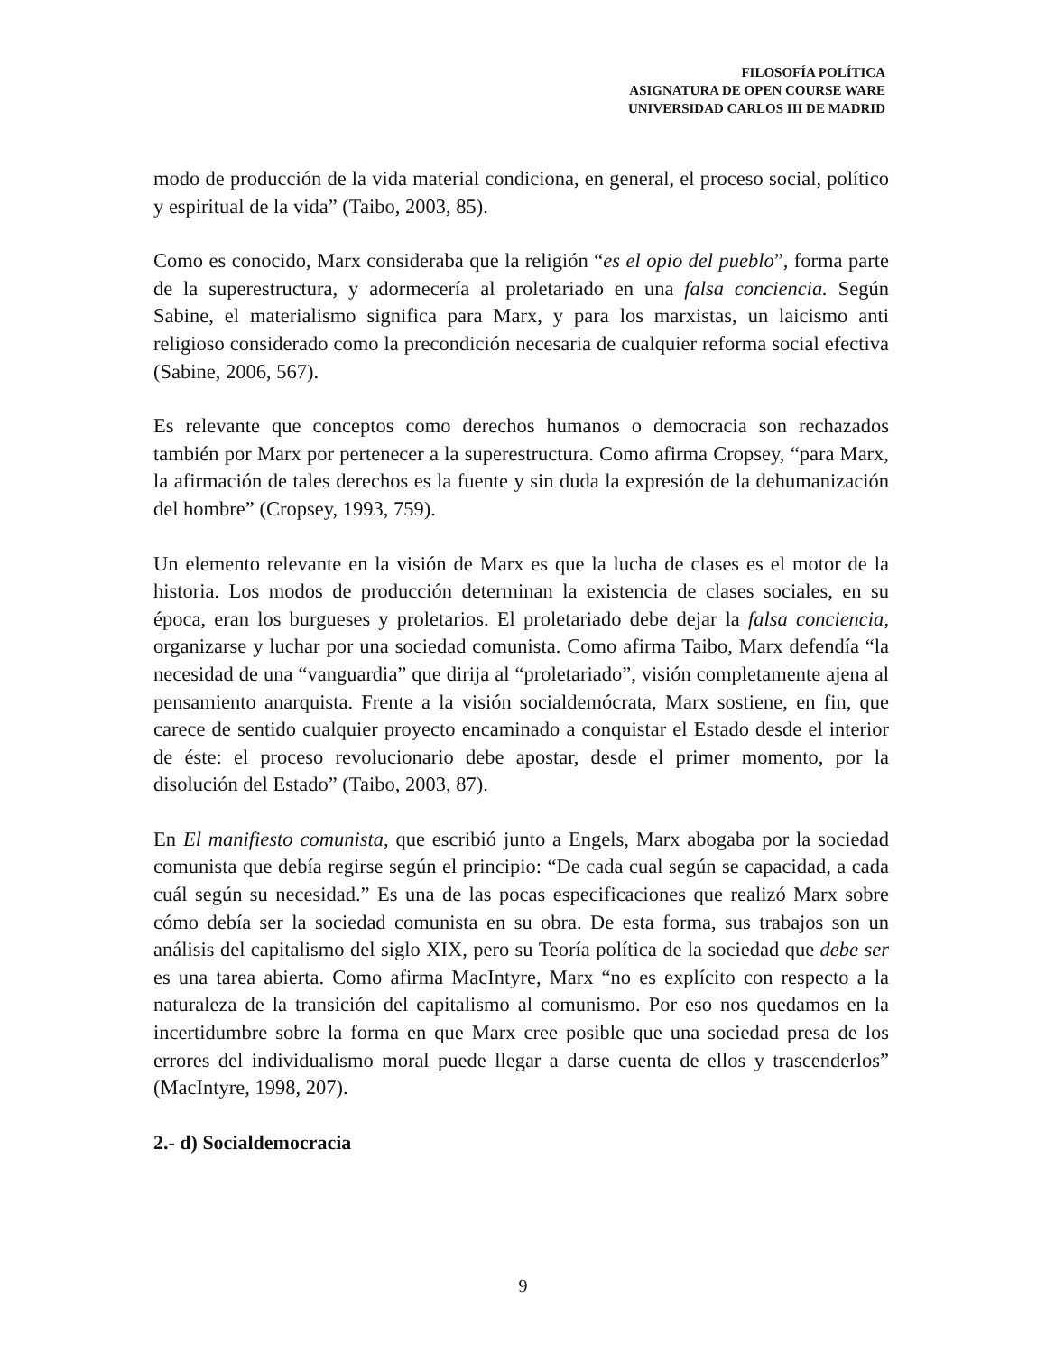FILOSOFÍA POLÍTICA
ASIGNATURA DE OPEN COURSE WARE
UNIVERSIDAD CARLOS III DE MADRID
modo de producción de la vida material condiciona, en general, el proceso social, político y espiritual de la vida” (Taibo, 2003, 85).
Como es conocido, Marx consideraba que la religión “es el opio del pueblo”, forma parte de la superestructura, y adormecería al proletariado en una falsa conciencia. Según Sabine, el materialismo significa para Marx, y para los marxistas, un laicismo anti religioso considerado como la precondición necesaria de cualquier reforma social efectiva (Sabine, 2006, 567).
Es relevante que conceptos como derechos humanos o democracia son rechazados también por Marx por pertenecer a la superestructura. Como afirma Cropsey, “para Marx, la afirmación de tales derechos es la fuente y sin duda la expresión de la dehumanización del hombre” (Cropsey, 1993, 759).
Un elemento relevante en la visión de Marx es que la lucha de clases es el motor de la historia. Los modos de producción determinan la existencia de clases sociales, en su época, eran los burgueses y proletarios. El proletariado debe dejar la falsa conciencia, organizarse y luchar por una sociedad comunista. Como afirma Taibo, Marx defendía “la necesidad de una “vanguardia” que dirija al “proletariado”, visión completamente ajena al pensamiento anarquista. Frente a la visión socialdemócrata, Marx sostiene, en fin, que carece de sentido cualquier proyecto encaminado a conquistar el Estado desde el interior de éste: el proceso revolucionario debe apostar, desde el primer momento, por la disolución del Estado” (Taibo, 2003, 87).
En El manifiesto comunista, que escribió junto a Engels, Marx abogaba por la sociedad comunista que debía regirse según el principio: “De cada cual según se capacidad, a cada cuál según su necesidad.” Es una de las pocas especificaciones que realizó Marx sobre cómo debía ser la sociedad comunista en su obra. De esta forma, sus trabajos son un análisis del capitalismo del siglo XIX, pero su Teoría política de la sociedad que debe ser es una tarea abierta. Como afirma MacIntyre, Marx “no es explícito con respecto a la naturaleza de la transición del capitalismo al comunismo. Por eso nos quedamos en la incertidumbre sobre la forma en que Marx cree posible que una sociedad presa de los errores del individualismo moral puede llegar a darse cuenta de ellos y trascenderlos” (MacIntyre, 1998, 207).
2.- d) Socialdemocracia
9